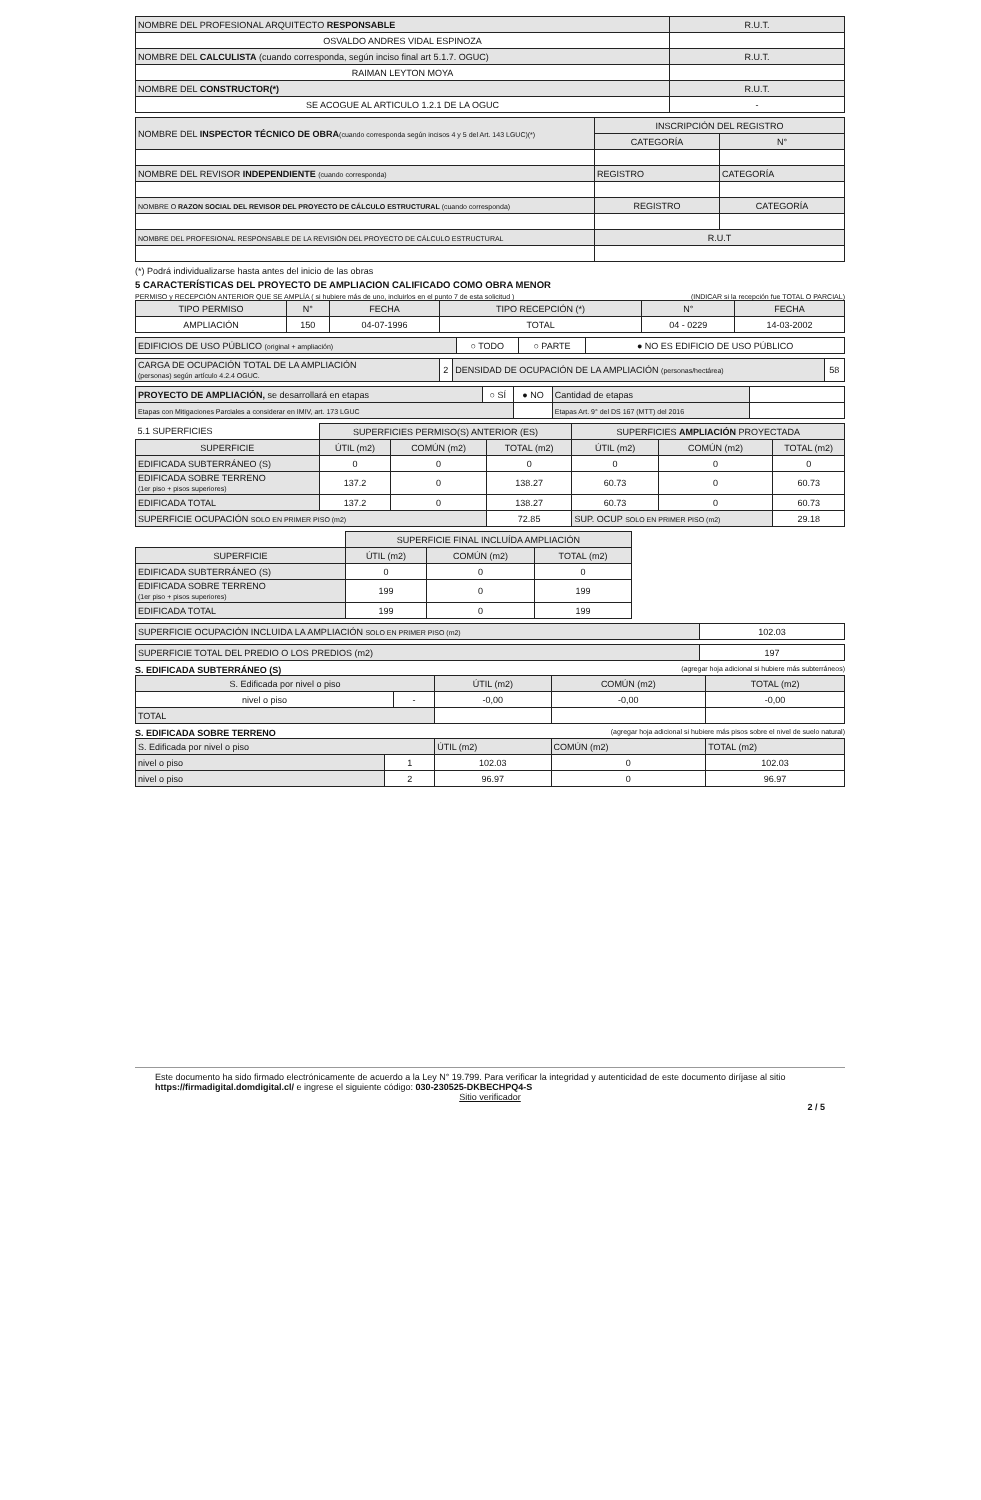| NOMBRE DEL PROFESIONAL ARQUITECTO RESPONSABLE | R.U.T. |
| OSVALDO ANDRES VIDAL ESPINOZA | |
| NOMBRE DEL CALCULISTA (cuando corresponda, según inciso final art 5.1.7. OGUC) | R.U.T. |
| RAIMAN LEYTON MOYA | |
| NOMBRE DEL CONSTRUCTOR(*) | R.U.T. |
| SE ACOGUE AL ARTICULO 1.2.1 DE LA OGUC | - |
| NOMBRE DEL INSPECTOR TÉCNICO DE OBRA (cuando corresponda según incisos 4 y 5 del Art. 143 LGUC)(*) | INSCRIPCIÓN DEL REGISTRO | |
| | CATEGORÍA | N° |
| NOMBRE DEL REVISOR INDEPENDIENTE (cuando corresponda) | REGISTRO | CATEGORÍA |
| NOMBRE O RAZON SOCIAL DEL REVISOR DEL PROYECTO DE CÁLCULO ESTRUCTURAL (cuando corresponda) | REGISTRO | CATEGORÍA |
| NOMBRE DEL PROFESIONAL RESPONSABLE DE LA REVISIÓN DEL PROYECTO DE CÁLCULO ESTRUCTURAL | R.U.T | |
(*) Podrá individualizarse hasta antes del inicio de las obras
5 CARACTERÍSTICAS DEL PROYECTO DE AMPLIACION CALIFICADO COMO OBRA MENOR
PERMISO y RECEPCIÓN ANTERIOR QUE SE AMPLÍA ( si hubiere más de uno, incluirlos en el punto 7 de esta solicitud ) (INDICAR si la recepción fue TOTAL O PARCIAL)
| TIPO PERMISO | N° | FECHA | TIPO RECEPCIÓN (*) | N° | FECHA |
| --- | --- | --- | --- | --- | --- |
| AMPLIACIÓN | 150 | 04-07-1996 | TOTAL | 04 - 0229 | 14-03-2002 |
| EDIFICIOS DE USO PÚBLICO (original + ampliación) | ○ TODO | ○ PARTE | ● NO ES EDIFICIO DE USO PÚBLICO |
| CARGA DE OCUPACIÓN TOTAL DE LA AMPLIACIÓN (personas) según artículo 4.2.4 OGUC. | 2 | DENSIDAD DE OCUPACIÓN DE LA AMPLIACIÓN (personas/hectárea) | 58 |
| PROYECTO DE AMPLIACIÓN, se desarrollará en etapas | ○ SÍ | ● NO | Cantidad de etapas | |
| Etapas con Mitigaciones Parciales a considerar en IMIV, art. 173 LGUC | | | Etapas Art. 9° del DS 167 (MTT) del 2016 | |
| 5.1 SUPERFICIES | SUPERFICIES PERMISO(S) ANTERIOR (ES) | | | SUPERFICIES AMPLIACIÓN PROYECTADA | | |
| SUPERFICIE | ÚTIL (m2) | COMÚN (m2) | TOTAL (m2) | ÚTIL (m2) | COMÚN (m2) | TOTAL (m2) |
| EDIFICADA SUBTERRÁNEO (S) | 0 | 0 | 0 | 0 | 0 | 0 |
| EDIFICADA SOBRE TERRENO (1er piso + pisos superiores) | 137.2 | 0 | 138.27 | 60.73 | 0 | 60.73 |
| EDIFICADA TOTAL | 137.2 | 0 | 138.27 | 60.73 | 0 | 60.73 |
| SUPERFICIE OCUPACIÓN SOLO EN PRIMER PISO (m2) | | | 72.85 | SUP. OCUP SOLO EN PRIMER PISO (m2) | | 29.18 |
| | SUPERFICIE FINAL INCLUÍDA AMPLIACIÓN | | |
| SUPERFICIE | ÚTIL (m2) | COMÚN (m2) | TOTAL (m2) |
| EDIFICADA SUBTERRÁNEO (S) | 0 | 0 | 0 |
| EDIFICADA SOBRE TERRENO (1er piso + pisos superiores) | 199 | 0 | 199 |
| EDIFICADA TOTAL | 199 | 0 | 199 |
| SUPERFICIE OCUPACIÓN INCLUIDA LA AMPLIACIÓN SOLO EN PRIMER PISO (m2) | 102.03 |
| SUPERFICIE TOTAL DEL PREDIO O LOS PREDIOS (m2) | 197 |
S. EDIFICADA SUBTERRÁNEO (S) (agregar hoja adicional si hubiere más subterráneos)
| S. Edificada por nivel o piso | | ÚTIL (m2) | COMÚN (m2) | TOTAL (m2) |
| --- | --- | --- | --- | --- |
| nivel o piso | - | -0,00 | -0,00 | -0,00 |
| TOTAL | | | | |
S. EDIFICADA SOBRE TERRENO (agregar hoja adicional si hubiere más pisos sobre el nivel de suelo natural)
| S. Edificada por nivel o piso | | ÚTIL (m2) | COMÚN (m2) | TOTAL (m2) |
| --- | --- | --- | --- | --- |
| nivel o piso | 1 | 102.03 | 0 | 102.03 |
| nivel o piso | 2 | 96.97 | 0 | 96.97 |
Este documento ha sido firmado electrónicamente de acuerdo a la Ley N° 19.799. Para verificar la integridad y autenticidad de este documento diríjase al sitio https://firmadigital.domdigital.cl/ e ingrese el siguiente código: 030-230525-DKBECHPQ4-S
Sitio verificador
2 / 5